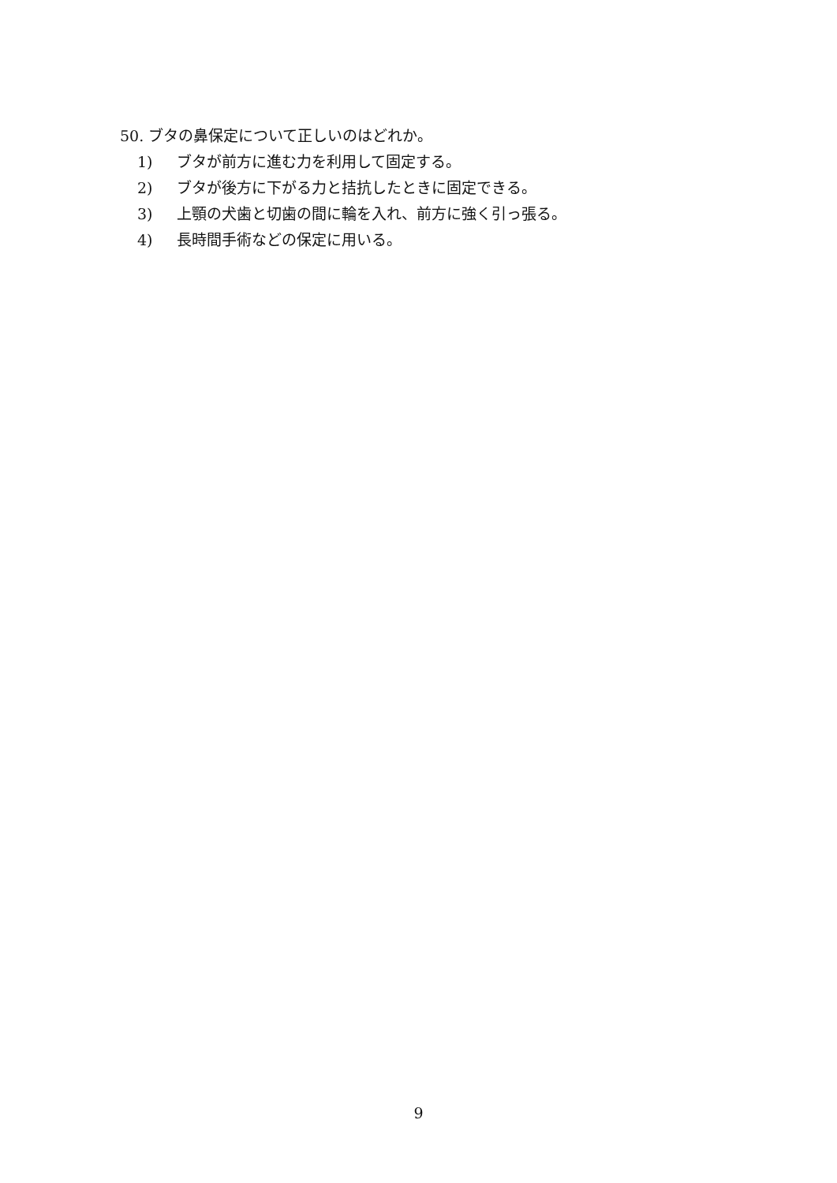50. ブタの鼻保定について正しいのはどれか。
1) ブタが前方に進む力を利用して固定する。
2) ブタが後方に下がる力と拮抗したときに固定できる。
3) 上顎の犬歯と切歯の間に輪を入れ、前方に強く引っ張る。
4) 長時間手術などの保定に用いる。
9